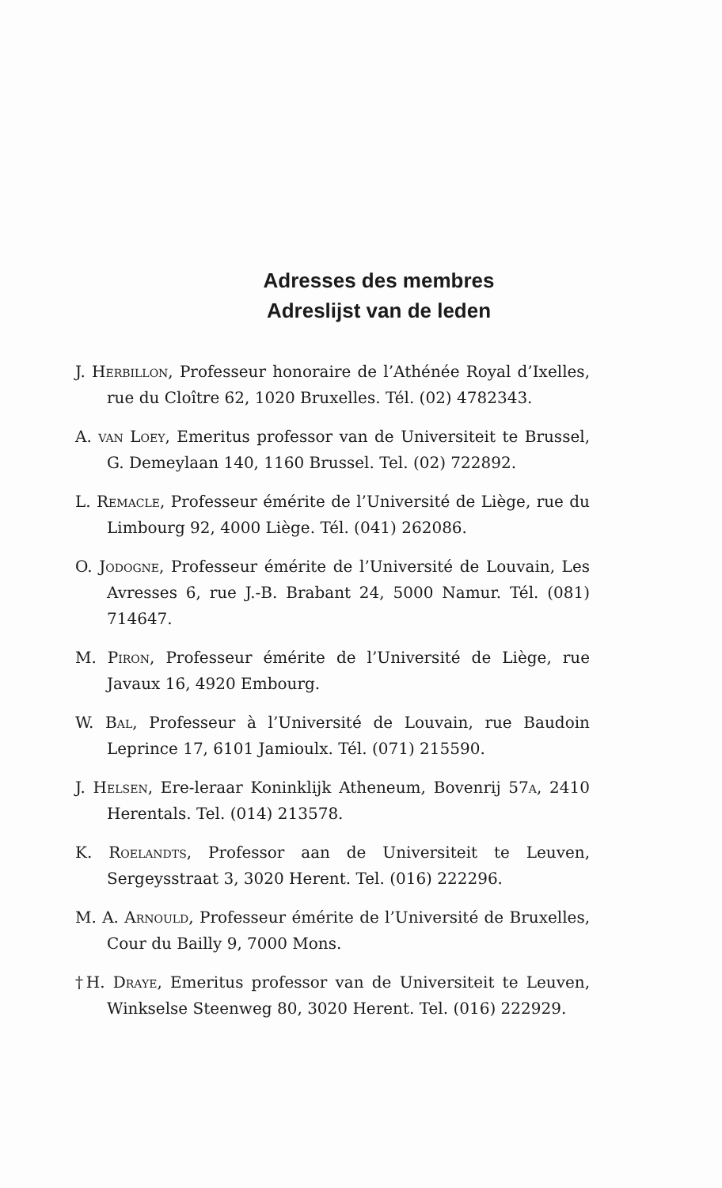Adresses des membres
Adreslijst van de leden
J. Herbillon, Professeur honoraire de l’Athénée Royal d’Ixelles, rue du Cloître 62, 1020 Bruxelles. Tél. (02) 4782343.
A. van Loey, Emeritus professor van de Universiteit te Brussel, G. Demeylaan 140, 1160 Brussel. Tel. (02) 722892.
L. Remacle, Professeur émérite de l’Université de Liège, rue du Limbourg 92, 4000 Liège. Tél. (041) 262086.
O. Jodogne, Professeur émérite de l’Université de Louvain, Les Avresses 6, rue J.-B. Brabant 24, 5000 Namur. Tél. (081) 714647.
M. Piron, Professeur émérite de l’Université de Liège, rue Javaux 16, 4920 Embourg.
W. Bal, Professeur à l’Université de Louvain, rue Baudoin Leprince 17, 6101 Jamioulx. Tél. (071) 215590.
J. Helsen, Ere-leraar Koninklijk Atheneum, Bovenrij 57a, 2410 Herentals. Tel. (014) 213578.
K. Roelandts, Professor aan de Universiteit te Leuven, Sergeysstraat 3, 3020 Herent. Tel. (016) 222296.
M. A. Arnould, Professeur émérite de l’Université de Bruxelles, Cour du Bailly 9, 7000 Mons.
†H. Draye, Emeritus professor van de Universiteit te Leuven, Winkselse Steenweg 80, 3020 Herent. Tel. (016) 222929.